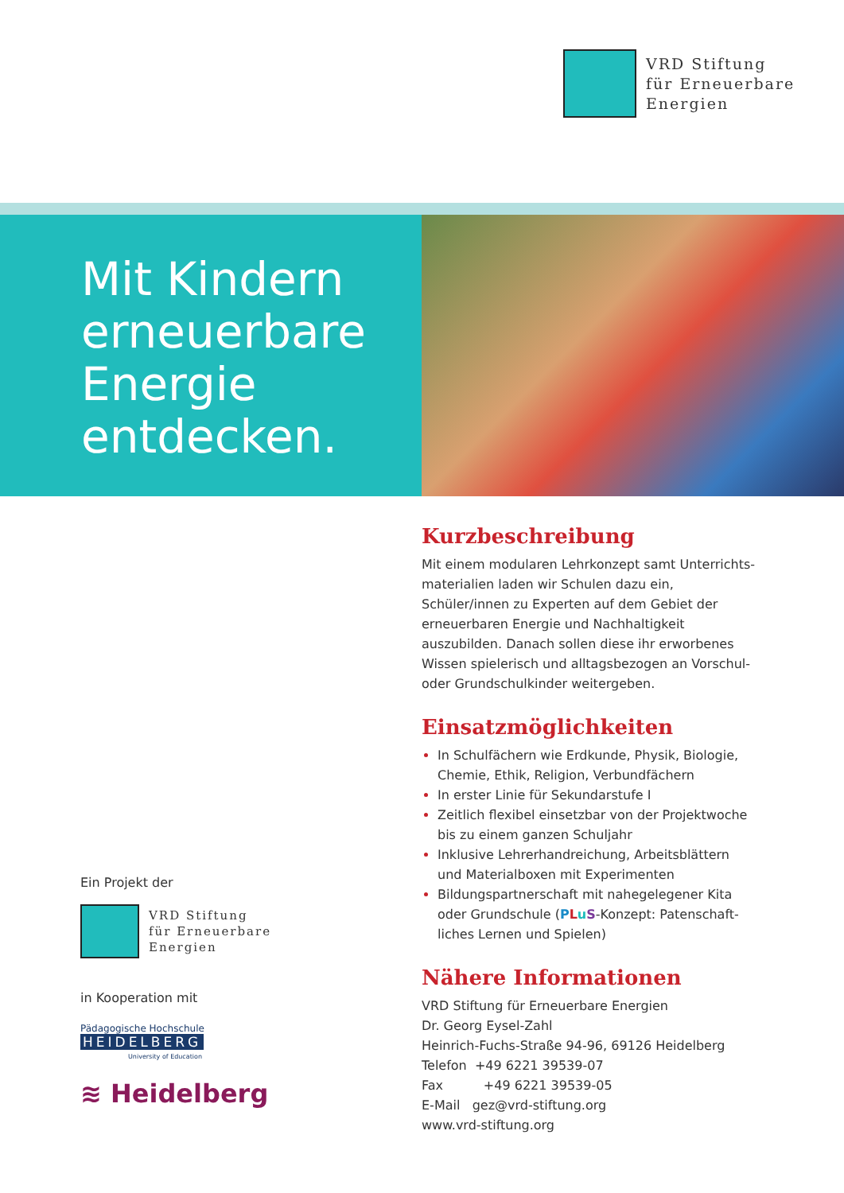VRD Stiftung
für Erneuerbare
Energien
Mit Kindern
erneuerbare
Energie
entdecken.
Kurzbeschreibung
Mit einem modularen Lehrkonzept samt Unterrichts-materialien laden wir Schulen dazu ein, Schüler/innen zu Experten auf dem Gebiet der erneuerbaren Energie und Nachhaltigkeit auszubilden. Danach sollen diese ihr erworbenes Wissen spielerisch und alltagsbezogen an Vorschul- oder Grundschulkinder weitergeben.
Einsatzmöglichkeiten
In Schulfächern wie Erdkunde, Physik, Biologie, Chemie, Ethik, Religion, Verbundfächern
In erster Linie für Sekundarstufe I
Zeitlich flexibel einsetzbar von der Projektwoche bis zu einem ganzen Schuljahr
Inklusive Lehrerhandreichung, Arbeitsblättern und Materialboxen mit Experimenten
Bildungspartnerschaft mit nahegelegener Kita oder Grundschule (PLuS-Konzept: Patenschaft-liches Lernen und Spielen)
Nähere Informationen
VRD Stiftung für Erneuerbare Energien
Dr. Georg Eysel-Zahl
Heinrich-Fuchs-Straße 94-96, 69126 Heidelberg
Telefon +49 6221 39539-07
Fax +49 6221 39539-05
E-Mail gez@vrd-stiftung.org
www.vrd-stiftung.org
Ein Projekt der
VRD Stiftung
für Erneuerbare
Energien
in Kooperation mit
Pädagogische Hochschule
HEIDELBERG
University of Education
≋ Heidelberg